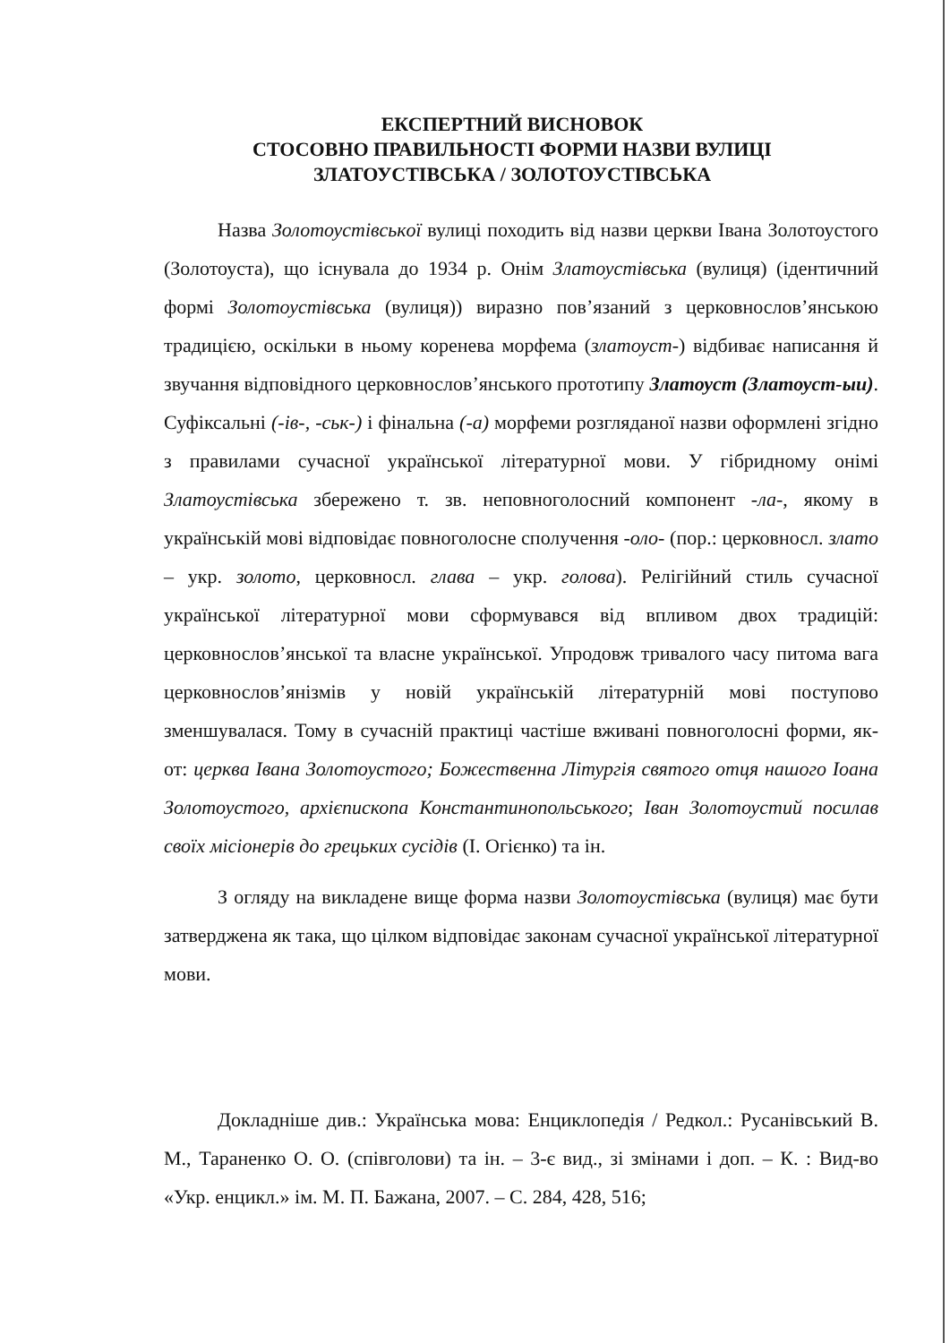ЕКСПЕРТНИЙ ВИСНОВОК
СТОСОВНО ПРАВИЛЬНОСТІ ФОРМИ НАЗВИ ВУЛИЦІ
ЗЛАТОУСТІВСЬКА / ЗОЛОТОУСТІВСЬКА
Назва Золотоустівськoї вулиці походить від назви церкви Івана Золотоустого (Золотоуста), що існувала до 1934 р. Онім Златоустівська (вулиця) (ідентичний формі Золотоустівська (вулиця)) виразно пов’язаний з церковнослов’янською традицією, оскільки в ньому коренева морфема (златоуст-) відбиває написання й звучання відповідного церковнослов’янського прототипу Златоуст (Златоуст-ыи). Суфіксальні (-ів-, -ськ-) і фінальна (-а) морфеми розгляданої назви оформлені згідно з правилами сучасної української літературної мови. У гібридному онімі Златоустівська збережено т. зв. неповноголосний компонент -ла-, якому в українській мові відповідає повноголосне сполучення -оло- (пор.: церковносл. злато – укр. золото, церковносл. глава – укр. голова). Релігійний стиль сучасної української літературної мови сформувався від впливом двох традицій: церковнослов’янської та власне української. Упродовж тривалого часу питома вага церковнослов’янізмів у новій українській літературній мові поступово зменшувалася. Тому в сучасній практиці частіше вживані повноголосні форми, як-от: цeрква Івана Золотоустого; Божественна Літургія святого отця нашого Іоана Золотоустого, архієпископа Константинопольського; Іван Золотоустий посилав своїх місіонерів до грецьких сусідів (І. Огієнко) та ін.
З огляду на викладене вище форма назви Золотоустівська (вулиця) має бути затверджена як така, що цілком відповідає законам сучасної української літературної мови.
Докладніше див.: Українська мова: Енциклопедія / Редкол.: Русанівський В. М., Тараненко О. О. (співголови) та ін. – 3-є вид., зі змінами і доп. – К. : Вид-во «Укр. енцикл.» ім. М. П. Бажана, 2007. – С. 284, 428, 516;